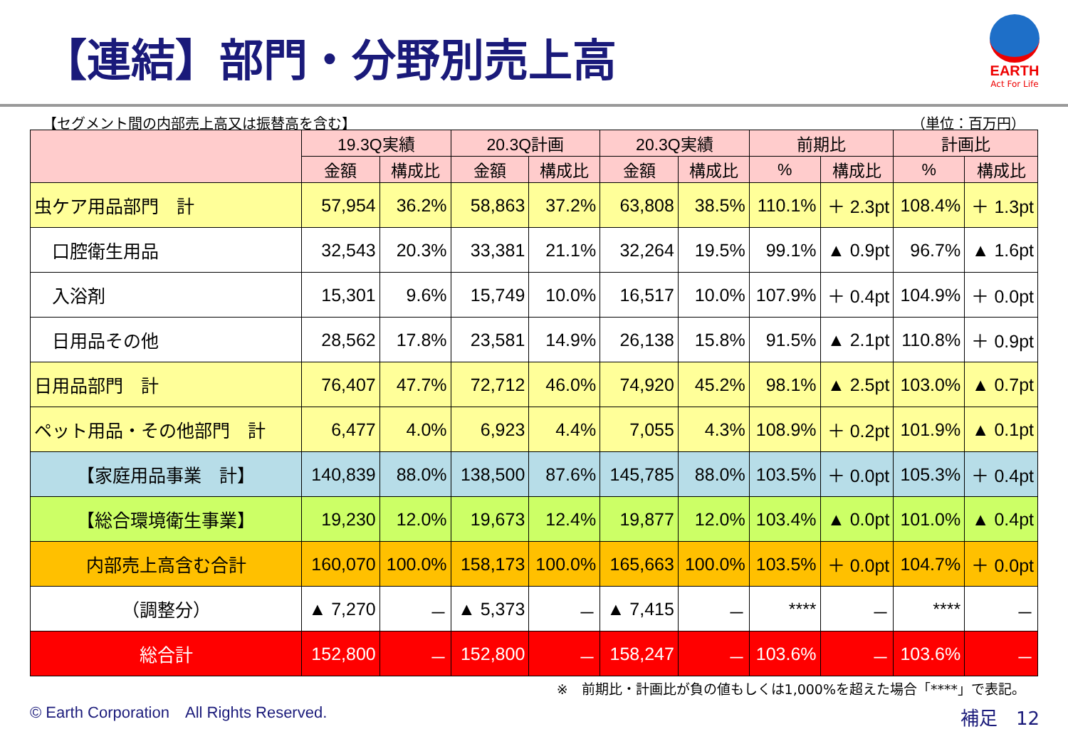【連結】部門・分野別売上高
EARTH
Act For Life
【セグメント間の内部売上高又は振替高を含む】 （単位：百万円）
| | 19.3Q実績 | | 20.3Q計画 | | 20.3Q実績 | | 前期比 | | 計画比 | |
| --- | --- | --- | --- | --- | --- | --- | --- | --- | --- | --- |
| | 金額 | 構成比 | 金額 | 構成比 | 金額 | 構成比 | % | 構成比 | % | 構成比 |
| 虫ケア用品部門 計 | 57,954 | 36.2% | 58,863 | 37.2% | 63,808 | 38.5% | 110.1% | ＋ 2.3pt | 108.4% | ＋ 1.3pt |
| 口腔衛生用品 | 32,543 | 20.3% | 33,381 | 21.1% | 32,264 | 19.5% | 99.1% | ▲ 0.9pt | 96.7% | ▲ 1.6pt |
| 入浴剤 | 15,301 | 9.6% | 15,749 | 10.0% | 16,517 | 10.0% | 107.9% | ＋ 0.4pt | 104.9% | ＋ 0.0pt |
| 日用品その他 | 28,562 | 17.8% | 23,581 | 14.9% | 26,138 | 15.8% | 91.5% | ▲ 2.1pt | 110.8% | ＋ 0.9pt |
| 日用品部門 計 | 76,407 | 47.7% | 72,712 | 46.0% | 74,920 | 45.2% | 98.1% | ▲ 2.5pt | 103.0% | ▲ 0.7pt |
| ペット用品・その他部門 計 | 6,477 | 4.0% | 6,923 | 4.4% | 7,055 | 4.3% | 108.9% | ＋ 0.2pt | 101.9% | ▲ 0.1pt |
| 【家庭用品事業 計】 | 140,839 | 88.0% | 138,500 | 87.6% | 145,785 | 88.0% | 103.5% | ＋ 0.0pt | 105.3% | ＋ 0.4pt |
| 【総合環境衛生事業】 | 19,230 | 12.0% | 19,673 | 12.4% | 19,877 | 12.0% | 103.4% | ▲ 0.0pt | 101.0% | ▲ 0.4pt |
| 内部売上高含む合計 | 160,070 | 100.0% | 158,173 | 100.0% | 165,663 | 100.0% | 103.5% | ＋ 0.0pt | 104.7% | ＋ 0.0pt |
| （調整分） | ▲ 7,270 | － | ▲ 5,373 | － | ▲ 7,415 | － | **** | － | **** | － |
| 総合計 | 152,800 | － | 152,800 | － | 158,247 | － | 103.6% | － | 103.6% | － |
※　前期比・計画比が負の値もしくは1,000%を超えた場合「****」で表記。
© Earth Corporation　All Rights Reserved.
補足　12